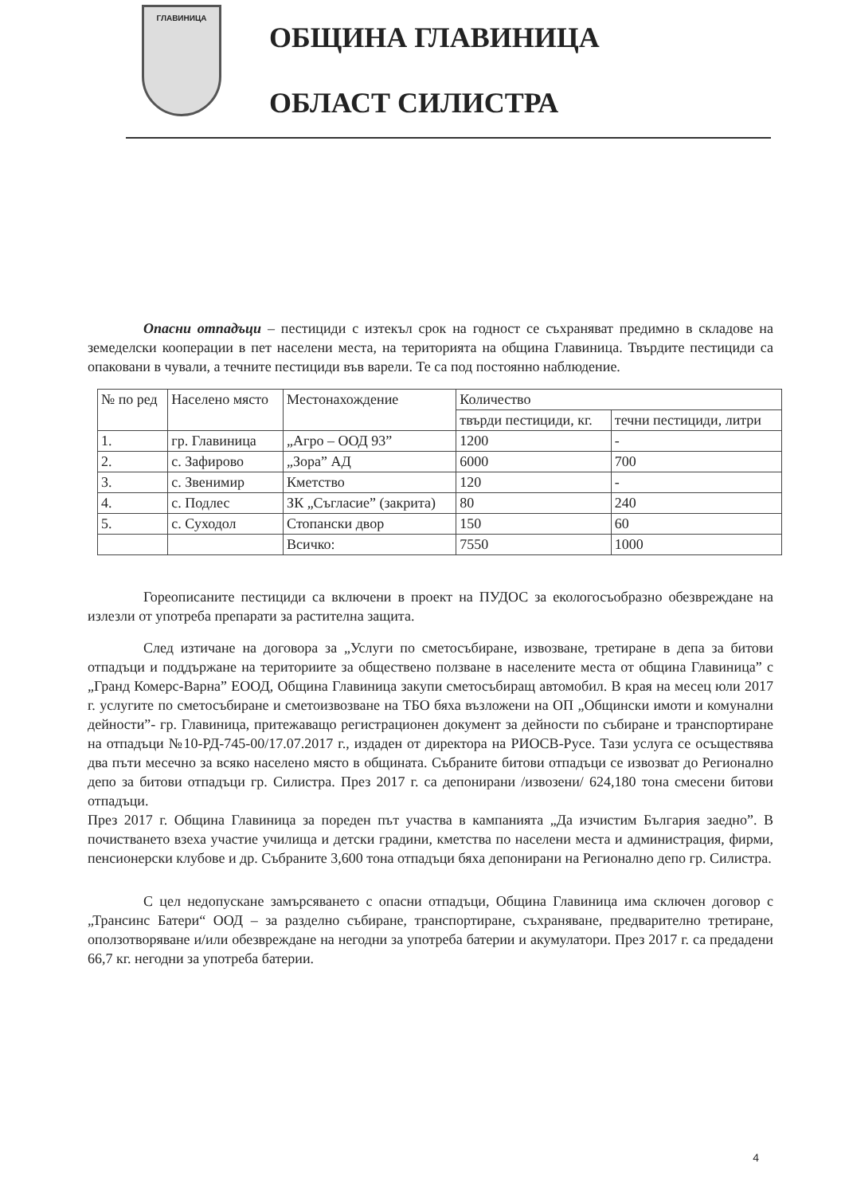ГЛАВИНИЦА
ОБЩИНА ГЛАВИНИЦА
ОБЛАСТ СИЛИСТРА
Опасни отпадъци – пестициди с изтекъл срок на годност се съхраняват предимно в складове на земеделски кооперации в пет населени места, на територията на община Главиница. Твърдите пестициди са опаковани в чували, а течните пестициди във варели. Те са под постоянно наблюдение.
| № по ред | Населено място | Местонахождение | Количество | |
| --- | --- | --- | --- | --- |
| | | | твърди пестициди, кг. | течни пестициди, литри |
| 1. | гр. Главиница | „Агро – ООД 93” | 1200 | - |
| 2. | с. Зафирово | „Зора” АД | 6000 | 700 |
| 3. | с. Звенимир | Кметство | 120 | - |
| 4. | с. Подлес | ЗК „Съгласие” (закрита) | 80 | 240 |
| 5. | с. Суходол | Стопански двор | 150 | 60 |
| | | Всичко: | 7550 | 1000 |
Гореописаните пестициди са включени в проект на ПУДОС за екологосъобразно обезвреждане на излезли от употреба препарати за растителна защита.
След изтичане на договора за „Услуги по сметосъбиране, извозване, третиране в депа за битови отпадъци и поддържане на териториите за обществено ползване в населените места от община Главиница” с „Гранд Комерс-Варна” ЕООД, Община Главиница закупи сметосъбиращ автомобил. В края на месец юли 2017 г. услугите по сметосъбиране и сметоизвозване на ТБО бяха възложени на ОП „Общински имоти и комунални дейности”- гр. Главиница, притежаващо регистрационен документ за дейности по събиране и транспортиране на отпадъци №10-РД-745-00/17.07.2017 г., издаден от директора на РИОСВ-Русе. Тази услуга се осъществява два пъти месечно за всяко населено място в общината. Събраните битови отпадъци се извозват до Регионално депо за битови отпадъци гр. Силистра. През 2017 г. са депонирани /извозени/ 624,180 тона смесени битови отпадъци.
През 2017 г. Община Главиница за пореден път участва в кампанията „Да изчистим България заедно”. В почистването взеха участие училища и детски градини, кметства по населени места и администрация, фирми, пенсионерски клубове и др. Събраните 3,600 тона отпадъци бяха депонирани на Регионално депо гр. Силистра.
С цел недопускане замърсяването с опасни отпадъци, Община Главиница има сключен договор с „Трансинс Батери“ ООД – за разделно събиране, транспортиране, съхраняване, предварително третиране, оползотворяване и/или обезвреждане на негодни за употреба батерии и акумулатори. През 2017 г. са предадени 66,7 кг. негодни за употреба батерии.
4